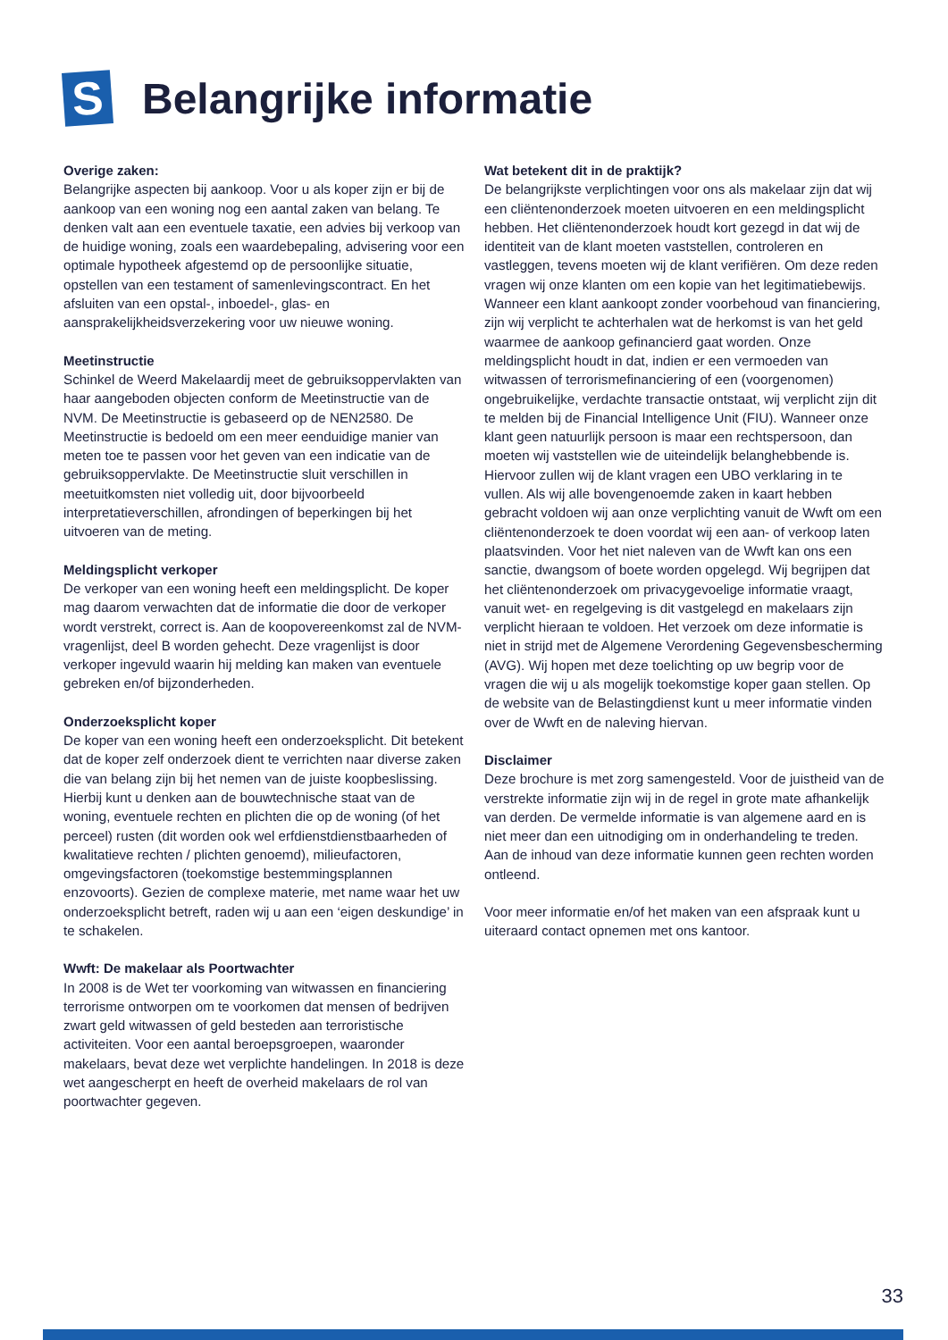S
Belangrijke informatie
Overige zaken:
Belangrijke aspecten bij aankoop. Voor u als koper zijn er bij de aankoop van een woning nog een aantal zaken van belang. Te denken valt aan een eventuele taxatie, een advies bij verkoop van de huidige woning, zoals een waardebepaling, advisering voor een optimale hypotheek afgestemd op de persoonlijke situatie, opstellen van een testament of samenlevingscontract. En het afsluiten van een opstal-, inboedel-, glas- en aansprakelijkheidsverzekering voor uw nieuwe woning.
Meetinstructie
Schinkel de Weerd Makelaardij meet de gebruiksoppervlakten van haar aangeboden objecten conform de Meetinstructie van de NVM. De Meetinstructie is gebaseerd op de NEN2580. De Meetinstructie is bedoeld om een meer eenduidige manier van meten toe te passen voor het geven van een indicatie van de gebruiksoppervlakte. De Meetinstructie sluit verschillen in meetuitkomsten niet volledig uit, door bijvoorbeeld interpretatieverschillen, afrondingen of beperkingen bij het uitvoeren van de meting.
Meldingsplicht verkoper
De verkoper van een woning heeft een meldingsplicht. De koper mag daarom verwachten dat de informatie die door de verkoper wordt verstrekt, correct is. Aan de koopovereenkomst zal de NVM-vragenlijst, deel B worden gehecht. Deze vragenlijst is door verkoper ingevuld waarin hij melding kan maken van eventuele gebreken en/of bijzonderheden.
Onderzoeksplicht koper
De koper van een woning heeft een onderzoeksplicht. Dit betekent dat de koper zelf onderzoek dient te verrichten naar diverse zaken die van belang zijn bij het nemen van de juiste koopbeslissing. Hierbij kunt u denken aan de bouwtechnische staat van de woning, eventuele rechten en plichten die op de woning (of het perceel) rusten (dit worden ook wel erfdienstdienstbaarheden of kwalitatieve rechten / plichten genoemd), milieufactoren, omgevingsfactoren (toekomstige bestemmingsplannen enzovoorts). Gezien de complexe materie, met name waar het uw onderzoeksplicht betreft, raden wij u aan een ‘eigen deskundige’ in te schakelen.
Wwft: De makelaar als Poortwachter
In 2008 is de Wet ter voorkoming van witwassen en financiering terrorisme ontworpen om te voorkomen dat mensen of bedrijven zwart geld witwassen of geld besteden aan terroristische activiteiten. Voor een aantal beroepsgroepen, waaronder makelaars, bevat deze wet verplichte handelingen. In 2018 is deze wet aangescherpt en heeft de overheid makelaars de rol van poortwachter gegeven.
Wat betekent dit in de praktijk?
De belangrijkste verplichtingen voor ons als makelaar zijn dat wij een cliëntenonderzoek moeten uitvoeren en een meldingsplicht hebben. Het cliëntenonderzoek houdt kort gezegd in dat wij de identiteit van de klant moeten vaststellen, controleren en vastleggen, tevens moeten wij de klant verifiëren. Om deze reden vragen wij onze klanten om een kopie van het legitimatiebewijs. Wanneer een klant aankoopt zonder voorbehoud van financiering, zijn wij verplicht te achterhalen wat de herkomst is van het geld waarmee de aankoop gefinancierd gaat worden. Onze meldingsplicht houdt in dat, indien er een vermoeden van witwassen of terrorismefinanciering of een (voorgenomen) ongebruikelijke, verdachte transactie ontstaat, wij verplicht zijn dit te melden bij de Financial Intelligence Unit (FIU). Wanneer onze klant geen natuurlijk persoon is maar een rechtspersoon, dan moeten wij vaststellen wie de uiteindelijk belanghebbende is. Hiervoor zullen wij de klant vragen een UBO verklaring in te vullen. Als wij alle bovengenoemde zaken in kaart hebben gebracht voldoen wij aan onze verplichting vanuit de Wwft om een cliëntenonderzoek te doen voordat wij een aan- of verkoop laten plaatsvinden. Voor het niet naleven van de Wwft kan ons een sanctie, dwangsom of boete worden opgelegd. Wij begrijpen dat het cliëntenonderzoek om privacygevoelige informatie vraagt, vanuit wet- en regelgeving is dit vastgelegd en makelaars zijn verplicht hieraan te voldoen. Het verzoek om deze informatie is niet in strijd met de Algemene Verordening Gegevensbescherming (AVG). Wij hopen met deze toelichting op uw begrip voor de vragen die wij u als mogelijk toekomstige koper gaan stellen. Op de website van de Belastingdienst kunt u meer informatie vinden over de Wwft en de naleving hiervan.
Disclaimer
Deze brochure is met zorg samengesteld. Voor de juistheid van de verstrekte informatie zijn wij in de regel in grote mate afhankelijk van derden. De vermelde informatie is van algemene aard en is niet meer dan een uitnodiging om in onderhandeling te treden. Aan de inhoud van deze informatie kunnen geen rechten worden ontleend.
Voor meer informatie en/of het maken van een afspraak kunt u uiteraard contact opnemen met ons kantoor.
33